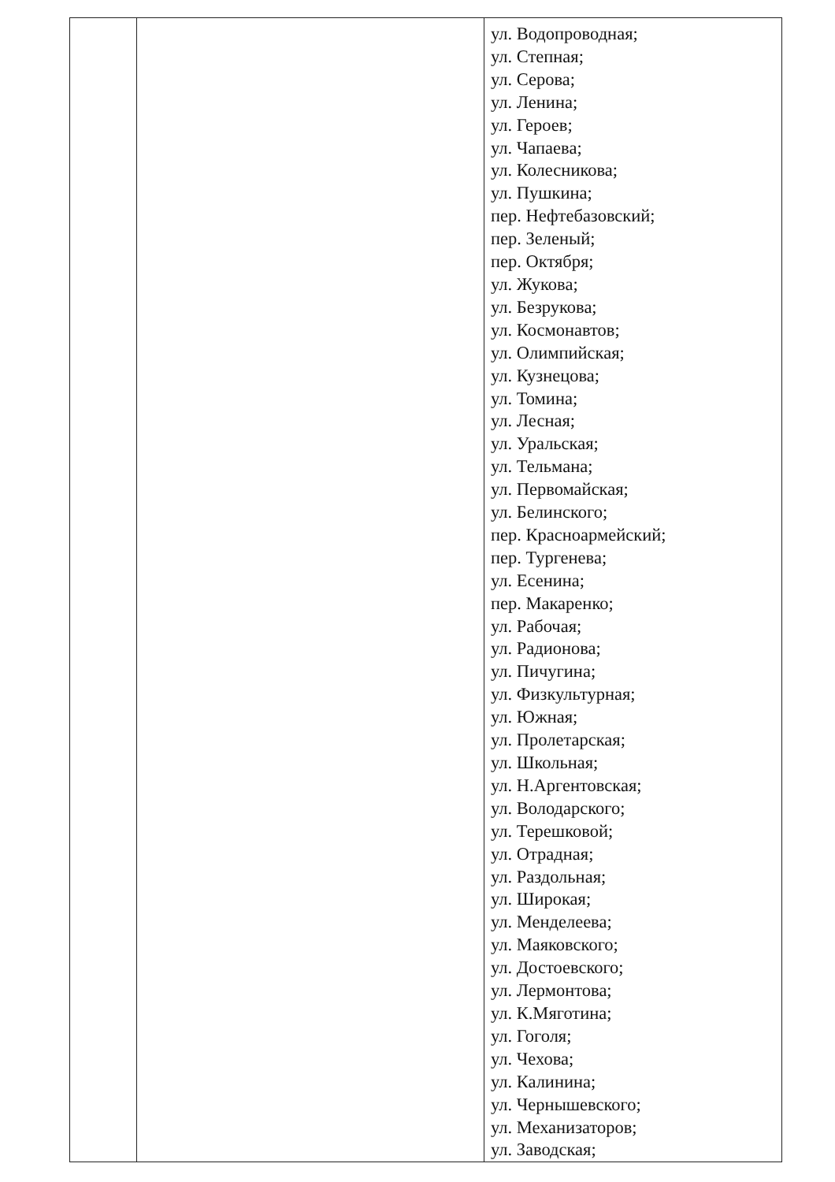| | | ул. Водопроводная; ул. Степная; ул. Серова; ул. Ленина; ул. Героев; ул. Чапаева; ул. Колесникова; ул. Пушкина; пер. Нефтебазовский; пер. Зеленый; пер. Октября; ул. Жукова; ул. Безрукова; ул. Космонавтов; ул. Олимпийская; ул. Кузнецова; ул. Томина; ул. Лесная; ул. Уральская; ул. Тельмана; ул. Первомайская; ул. Белинского; пер. Красноармейский; пер. Тургенева; ул. Есенина; пер. Макаренко; ул. Рабочая; ул. Радионова; ул. Пичугина; ул. Физкультурная; ул. Южная; ул. Пролетарская; ул. Школьная; ул. Н.Аргентовская; ул. Володарского; ул. Терешковой; ул. Отрадная; ул. Раздольная; ул. Широкая; ул. Менделеева; ул. Маяковского; ул. Достоевского; ул. Лермонтова; ул. К.Мяготина; ул. Гоголя; ул. Чехова; ул. Калинина; ул. Чернышевского; ул. Механизаторов; ул. Заводская; |